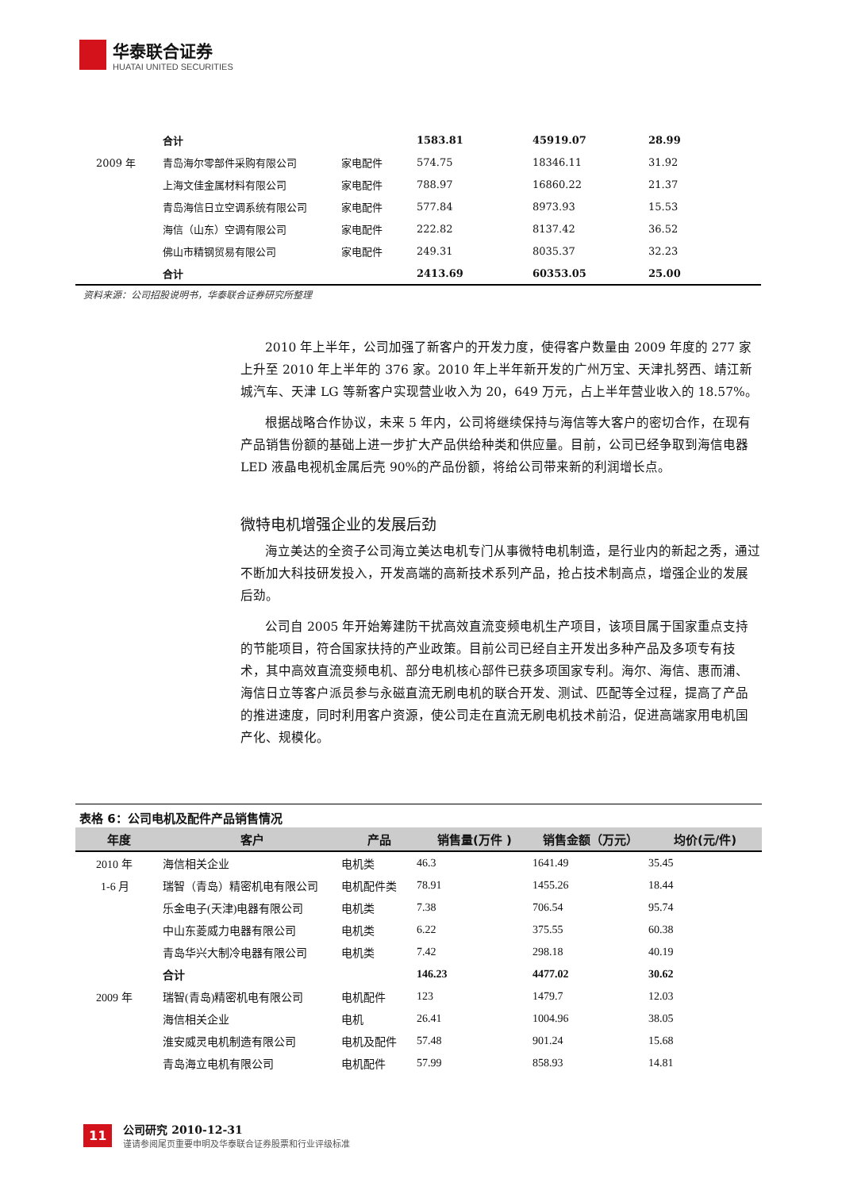华泰联合证券
HUATAI UNITED SECURITIES
| | 合计 | | 1583.81 | 45919.07 | 28.99 |
| 2009 年 | 青岛海尔零部件采购有限公司 | 家电配件 | 574.75 | 18346.11 | 31.92 |
| | 上海文佳金属材料有限公司 | 家电配件 | 788.97 | 16860.22 | 21.37 |
| | 青岛海信日立空调系统有限公司 | 家电配件 | 577.84 | 8973.93 | 15.53 |
| | 海信（山东）空调有限公司 | 家电配件 | 222.82 | 8137.42 | 36.52 |
| | 佛山市精钢贸易有限公司 | 家电配件 | 249.31 | 8035.37 | 32.23 |
| | 合计 | | 2413.69 | 60353.05 | 25.00 |
资料来源：公司招股说明书，华泰联合证券研究所整理
2010 年上半年，公司加强了新客户的开发力度，使得客户数量由 2009 年度的 277 家上升至 2010 年上半年的 376 家。2010 年上半年新开发的广州万宝、天津扎努西、靖江新城汽车、天津 LG 等新客户实现营业收入为 20，649 万元，占上半年营业收入的 18.57%。
根据战略合作协议，未来 5 年内，公司将继续保持与海信等大客户的密切合作，在现有产品销售份额的基础上进一步扩大产品供给种类和供应量。目前，公司已经争取到海信电器 LED 液晶电视机金属后壳 90%的产品份额，将给公司带来新的利润增长点。
微特电机增强企业的发展后劲
海立美达的全资子公司海立美达电机专门从事微特电机制造，是行业内的新起之秀，通过不断加大科技研发投入，开发高端的高新技术系列产品，抢占技术制高点，增强企业的发展后劲。
公司自 2005 年开始筹建防干扰高效直流变频电机生产项目，该项目属于国家重点支持的节能项目，符合国家扶持的产业政策。目前公司已经自主开发出多种产品及多项专有技术，其中高效直流变频电机、部分电机核心部件已获多项国家专利。海尔、海信、惠而浦、海信日立等客户派员参与永磁直流无刷电机的联合开发、测试、匹配等全过程，提高了产品的推进速度，同时利用客户资源，使公司走在直流无刷电机技术前沿，促进高端家用电机国产化、规模化。
表格 6：公司电机及配件产品销售情况
| 年度 | 客户 | 产品 | 销售量(万件 ) | 销售金额（万元） | 均价(元/件) |
| --- | --- | --- | --- | --- | --- |
| 2010 年 | 海信相关企业 | 电机类 | 46.3 | 1641.49 | 35.45 |
| 1-6 月 | 瑞智（青岛）精密机电有限公司 | 电机配件类 | 78.91 | 1455.26 | 18.44 |
| | 乐金电子(天津)电器有限公司 | 电机类 | 7.38 | 706.54 | 95.74 |
| | 中山东菱威力电器有限公司 | 电机类 | 6.22 | 375.55 | 60.38 |
| | 青岛华兴大制冷电器有限公司 | 电机类 | 7.42 | 298.18 | 40.19 |
| | 合计 | | 146.23 | 4477.02 | 30.62 |
| 2009 年 | 瑞智(青岛)精密机电有限公司 | 电机配件 | 123 | 1479.7 | 12.03 |
| | 海信相关企业 | 电机 | 26.41 | 1004.96 | 38.05 |
| | 淮安威灵电机制造有限公司 | 电机及配件 | 57.48 | 901.24 | 15.68 |
| | 青岛海立电机有限公司 | 电机配件 | 57.99 | 858.93 | 14.81 |
11
公司研究 2010-12-31
谨请参阅尾页重要申明及华泰联合证券股票和行业评级标准